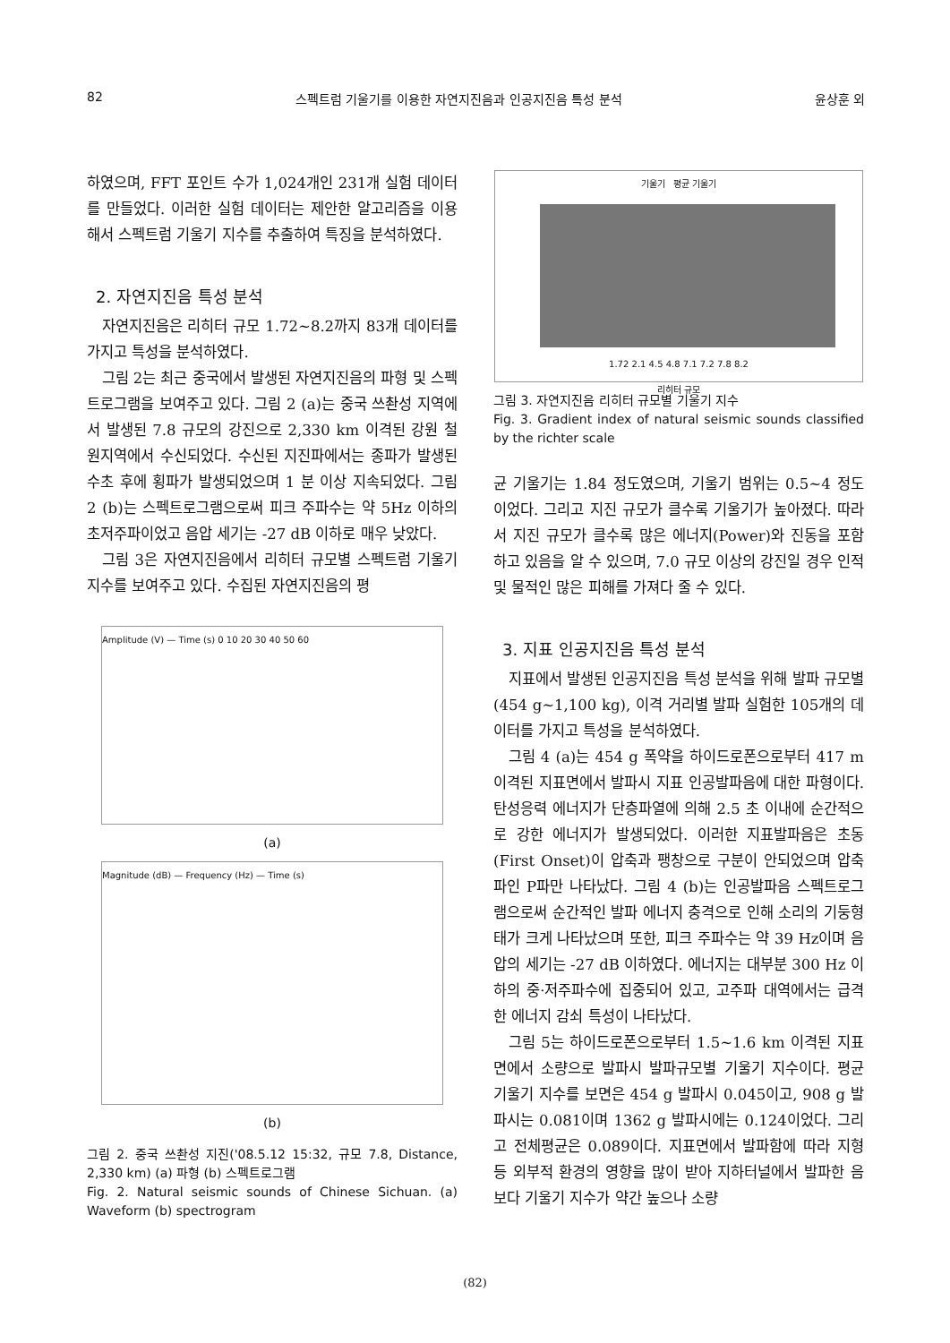82 스펙트럼 기울기를 이용한 자연지진음과 인공지진음 특성 분석 윤상훈 외
하였으며, FFT 포인트 수가 1,024개인 231개 실험 데이터를 만들었다. 이러한 실험 데이터는 제안한 알고리즘을 이용해서 스펙트럼 기울기 지수를 추출하여 특징을 분석하였다.
2. 자연지진음 특성 분석
자연지진음은 리히터 규모 1.72~8.2까지 83개 데이터를 가지고 특성을 분석하였다.
그림 2는 최근 중국에서 발생된 자연지진음의 파형 및 스펙트로그램을 보여주고 있다. 그림 2 (a)는 중국 쓰촨성 지역에서 발생된 7.8 규모의 강진으로 2,330 km 이격된 강원 철원지역에서 수신되었다. 수신된 지진파에서는 종파가 발생된 수초 후에 횡파가 발생되었으며 1 분 이상 지속되었다. 그림 2 (b)는 스펙트로그램으로써 피크 주파수는 약 5Hz 이하의 초저주파이었고 음압 세기는 -27 dB 이하로 매우 낮았다.
그림 3은 자연지진음에서 리히터 규모별 스펙트럼 기울기 지수를 보여주고 있다. 수집된 자연지진음의 평
Amplitude (V) — Time (s) 0 10 20 30 40 50 60
(a)
Magnitude (dB) — Frequency (Hz) — Time (s)
(b)
그림 2. 중국 쓰촨성 지진('08.5.12 15:32, 규모 7.8, Distance, 2,330 km) (a) 파형 (b) 스펙트로그램
Fig. 2. Natural seismic sounds of Chinese Sichuan. (a) Waveform (b) spectrogram
기울기 평균 기울기
1.72 2.1 4.5 4.8 7.1 7.2 7.8 8.2
리히터 규모
그림 3. 자연지진음 리히터 규모별 기울기 지수
Fig. 3. Gradient index of natural seismic sounds classified by the richter scale
균 기울기는 1.84 정도였으며, 기울기 범위는 0.5~4 정도 이었다. 그리고 지진 규모가 클수록 기울기가 높아졌다. 따라서 지진 규모가 클수록 많은 에너지(Power)와 진동을 포함하고 있음을 알 수 있으며, 7.0 규모 이상의 강진일 경우 인적 및 물적인 많은 피해를 가져다 줄 수 있다.
3. 지표 인공지진음 특성 분석
지표에서 발생된 인공지진음 특성 분석을 위해 발파 규모별(454 g~1,100 kg), 이격 거리별 발파 실험한 105개의 데이터를 가지고 특성을 분석하였다.
그림 4 (a)는 454 g 폭약을 하이드로폰으로부터 417 m 이격된 지표면에서 발파시 지표 인공발파음에 대한 파형이다. 탄성응력 에너지가 단층파열에 의해 2.5 초 이내에 순간적으로 강한 에너지가 발생되었다. 이러한 지표발파음은 초동(First Onset)이 압축과 팽창으로 구분이 안되었으며 압축파인 P파만 나타났다. 그림 4 (b)는 인공발파음 스펙트로그램으로써 순간적인 발파 에너지 충격으로 인해 소리의 기둥형태가 크게 나타났으며 또한, 피크 주파수는 약 39 Hz이며 음압의 세기는 -27 dB 이하였다. 에너지는 대부분 300 Hz 이하의 중·저주파수에 집중되어 있고, 고주파 대역에서는 급격한 에너지 감쇠 특성이 나타났다.
그림 5는 하이드로폰으로부터 1.5~1.6 km 이격된 지표면에서 소량으로 발파시 발파규모별 기울기 지수이다. 평균 기울기 지수를 보면은 454 g 발파시 0.045이고, 908 g 발파시는 0.081이며 1362 g 발파시에는 0.124이었다. 그리고 전체평균은 0.089이다. 지표면에서 발파함에 따라 지형 등 외부적 환경의 영향을 많이 받아 지하터널에서 발파한 음보다 기울기 지수가 약간 높으나 소량
(82)